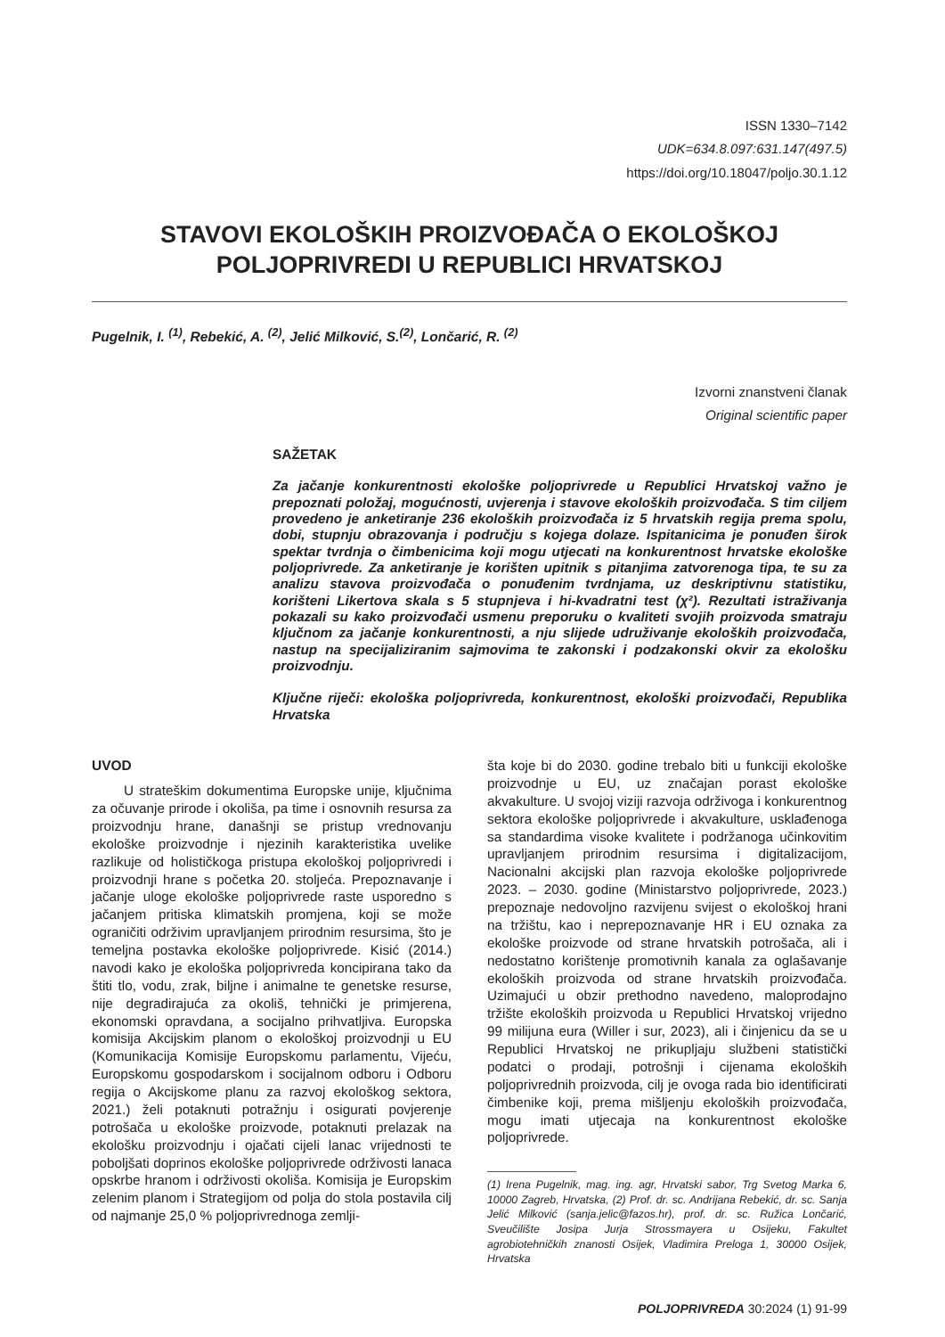ISSN 1330–7142
UDK=634.8.097:631.147(497.5)
https://doi.org/10.18047/poljo.30.1.12
STAVOVI EKOLOŠKIH PROIZVOĐAČA O EKOLOŠKOJ
POLJOPRIVREDI U REPUBLICI HRVATSKOJ
Pugelnik, I. <sup>(1)</sup>, Rebekić, A. <sup>(2)</sup>, Jelić Milković, S.<sup>(2)</sup>, Lončarić, R. <sup>(2)</sup>
Izvorni znanstveni članak
Original scientific paper
SAŽETAK
Za jačanje konkurentnosti ekološke poljoprivrede u Republici Hrvatskoj važno je prepoznati položaj, mogućnosti, uvjerenja i stavove ekoloških proizvođača. S tim ciljem provedeno je anketiranje 236 ekoloških proizvođača iz 5 hrvatskih regija prema spolu, dobi, stupnju obrazovanja i području s kojega dolaze. Ispitanicima je ponuđen širok spektar tvrdnja o čimbenicima koji mogu utjecati na konkurentnost hrvatske ekološke poljoprivrede. Za anketiranje je korišten upitnik s pitanjima zatvorenoga tipa, te su za analizu stavova proizvođača o ponuđenim tvrdnjama, uz deskriptivnu statistiku, korišteni Likertova skala s 5 stupnjeva i hi-kvadratni test (χ²). Rezultati istraživanja pokazali su kako proizvođači usmenu preporuku o kvaliteti svojih proizvoda smatraju ključnom za jačanje konkurentnosti, a nju slijede udruživanje ekoloških proizvođača, nastup na specijaliziranim sajmovima te zakonski i podzakonski okvir za ekološku proizvodnju.
Ključne riječi: ekološka poljoprivreda, konkurentnost, ekološki proizvođači, Republika Hrvatska
UVOD
U strateškim dokumentima Europske unije, ključnima za očuvanje prirode i okoliša, pa time i osnovnih resursa za proizvodnju hrane, današnji se pristup vrednovanju ekološke proizvodnje i njezinih karakteristika uvelike razlikuje od holističkoga pristupa ekološkoj poljoprivredi i proizvodnji hrane s početka 20. stoljeća. Prepoznavanje i jačanje uloge ekološke poljoprivrede raste usporedno s jačanjem pritiska klimatskih promjena, koji se može ograničiti održivim upravljanjem prirodnim resursima, što je temeljna postavka ekološke poljoprivrede. Kisić (2014.) navodi kako je ekološka poljoprivreda koncipirana tako da štiti tlo, vodu, zrak, biljne i animalne te genetske resurse, nije degradirajuća za okoliš, tehnički je primjerena, ekonomski opravdana, a socijalno prihvatljiva. Europska komisija Akcijskim planom o ekološkoj proizvodnji u EU (Komunikacija Komisije Europskomu parlamentu, Vijeću, Europskomu gospodarskom i socijalnom odboru i Odboru regija o Akcijskome planu za razvoj ekološkog sektora, 2021.) želi potaknuti potražnju i osigurati povjerenje potrošača u ekološke proizvode, potaknuti prelazak na ekološku proizvodnju i ojačati cijeli lanac vrijednosti te poboljšati doprinos ekološke poljoprivrede održivosti lanaca opskrbe hranom i održivosti okoliša. Komisija je Europskim zelenim planom i Strategijom od polja do stola postavila cilj od najmanje 25,0 % poljoprivrednoga zemlji-
šta koje bi do 2030. godine trebalo biti u funkciji ekološke proizvodnje u EU, uz značajan porast ekološke akvakulture. U svojoj viziji razvoja održivoga i konkurentnog sektora ekološke poljoprivrede i akvakulture, usklađenoga sa standardima visoke kvalitete i podržanoga učinkovitim upravljanjem prirodnim resursima i digitalizacijom, Nacionalni akcijski plan razvoja ekološke poljoprivrede 2023. – 2030. godine (Ministarstvo poljoprivrede, 2023.) prepoznaje nedovoljno razvijenu svijest o ekološkoj hrani na tržištu, kao i neprepoznavanje HR i EU oznaka za ekološke proizvode od strane hrvatskih potrošača, ali i nedostatno korištenje promotivnih kanala za oglašavanje ekoloških proizvoda od strane hrvatskih proizvođača. Uzimajući u obzir prethodno navedeno, maloprodajno tržište ekoloških proizvoda u Republici Hrvatskoj vrijedno 99 milijuna eura (Willer i sur, 2023), ali i činjenicu da se u Republici Hrvatskoj ne prikupljaju službeni statistički podatci o prodaji, potrošnji i cijenama ekoloških poljoprivrednih proizvoda, cilj je ovoga rada bio identificirati čimbenike koji, prema mišljenju ekoloških proizvođača, mogu imati utjecaja na konkurentnost ekološke poljoprivrede.
(1) Irena Pugelnik, mag. ing. agr, Hrvatski sabor, Trg Svetog Marka 6, 10000 Zagreb, Hrvatska, (2) Prof. dr. sc. Andrijana Rebekić, dr. sc. Sanja Jelić Milković (sanja.jelic@fazos.hr), prof. dr. sc. Ružica Lončarić, Sveučilište Josipa Jurja Strossmayera u Osijeku, Fakultet agrobiotehničkih znanosti Osijek, Vladimira Preloga 1, 30000 Osijek, Hrvatska
POLJOPRIVREDA 30:2024 (1) 91-99